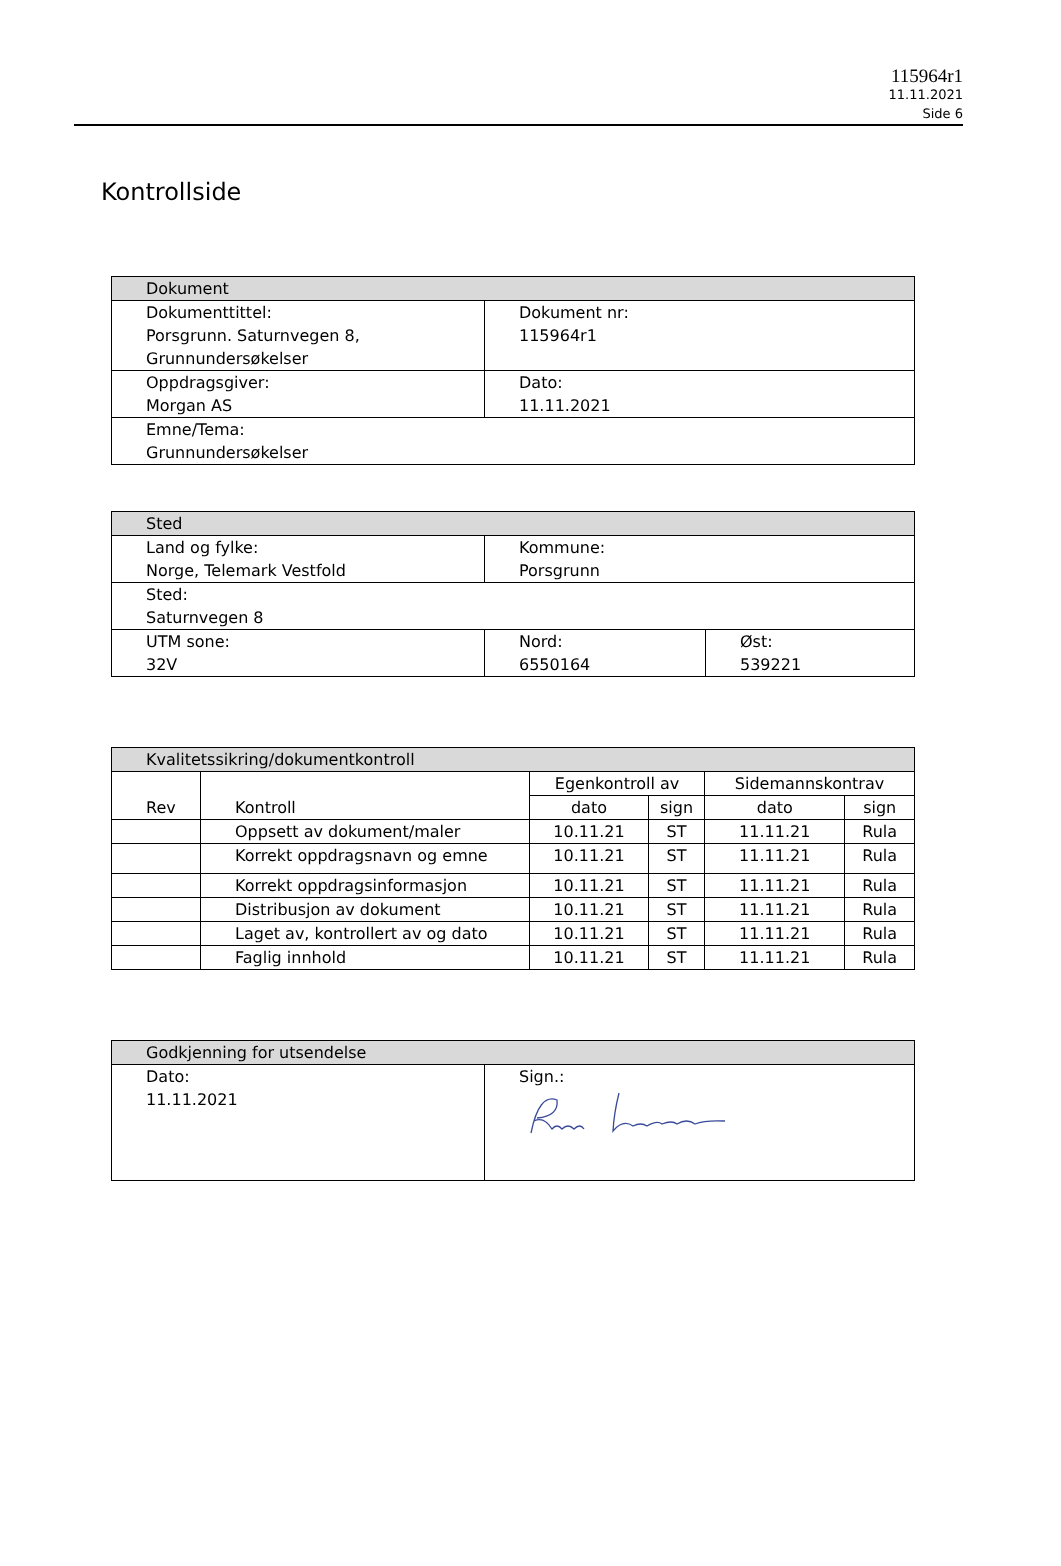115964r1
11.11.2021
Side 6
Kontrollside
| Dokument | |
| --- | --- |
| Dokumenttittel: Porsgrunn. Saturnvegen 8, Grunnundersøkelser | Dokument nr: 115964r1 |
| Oppdragsgiver: Morgan AS | Dato: 11.11.2021 |
| Emne/Tema: Grunnundersøkelser | |
| Sted | | |
| --- | --- | --- |
| Land og fylke: Norge, Telemark Vestfold | Kommune: Porsgrunn | |
| Sted: Saturnvegen 8 | | |
| UTM sone: 32V | Nord: 6550164 | Øst: 539221 |
| Kvalitetssikring/dokumentkontroll | | | | | |
| --- | --- | --- | --- | --- | --- |
| Rev | Kontroll | Egenkontroll av | | Sidemannskontrav | |
| | | dato | sign | dato | sign |
| | Oppsett av dokument/maler | 10.11.21 | ST | 11.11.21 | Rula |
| | Korrekt oppdragsnavn og emne | 10.11.21 | ST | 11.11.21 | Rula |
| | Korrekt oppdragsinformasjon | 10.11.21 | ST | 11.11.21 | Rula |
| | Distribusjon av dokument | 10.11.21 | ST | 11.11.21 | Rula |
| | Laget av, kontrollert av og dato | 10.11.21 | ST | 11.11.21 | Rula |
| | Faglig innhold | 10.11.21 | ST | 11.11.21 | Rula |
| Godkjenning for utsendelse | |
| --- | --- |
| Dato: 11.11.2021 | Sign.: |